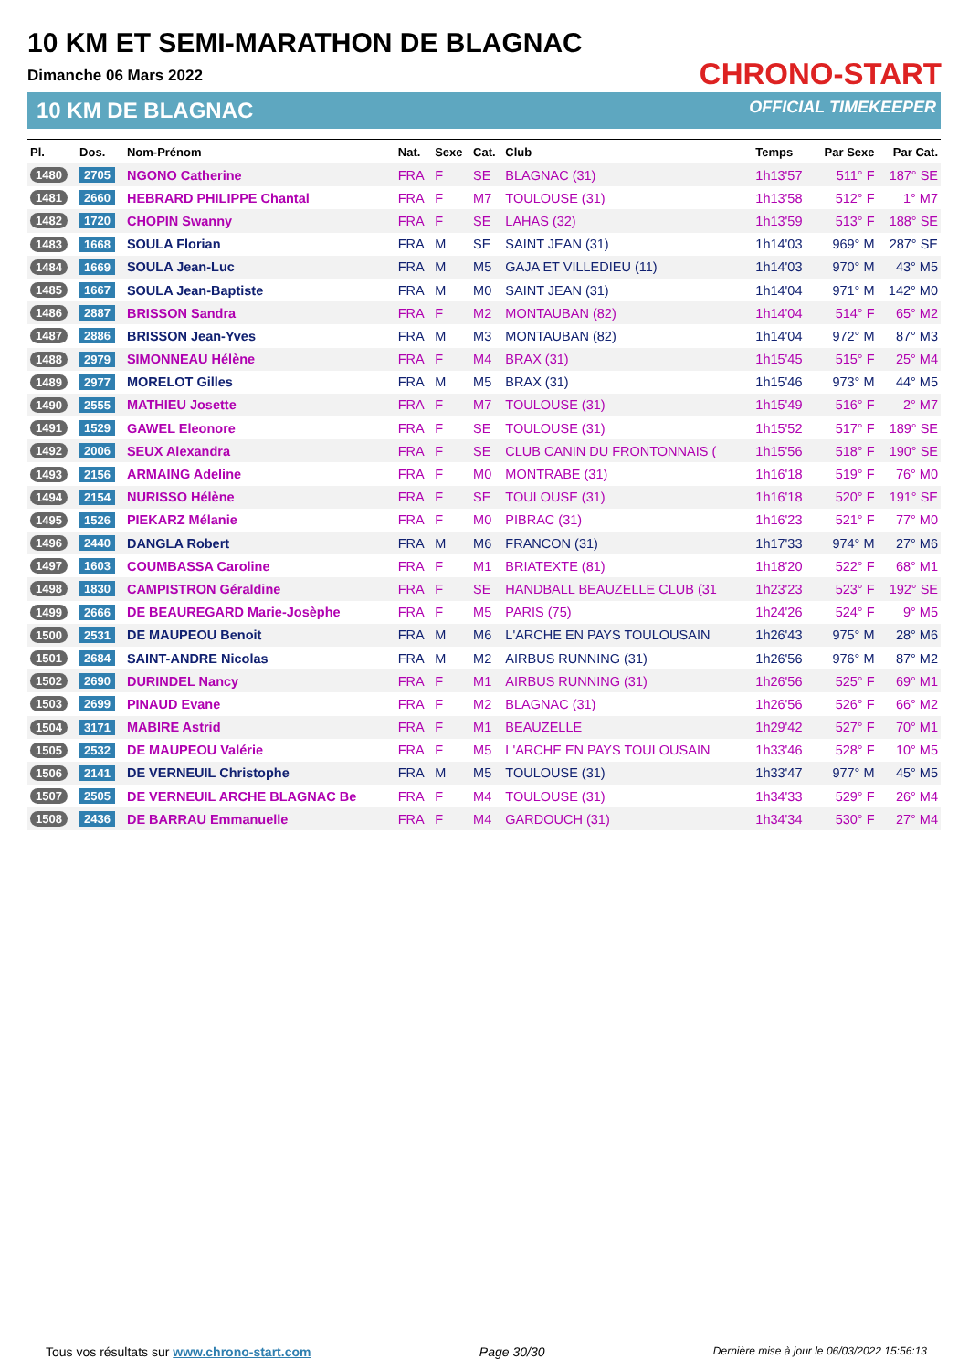10 KM ET SEMI-MARATHON DE BLAGNAC
Dimanche 06 Mars 2022
10 KM DE BLAGNAC
CHRONO-START
OFFICIAL TIMEKEEPER
| Pl. | Dos. | Nom-Prénom | Nat. | Sexe | Cat. | Club | Temps | Par Sexe | Par Cat. |
| --- | --- | --- | --- | --- | --- | --- | --- | --- | --- |
| 1480 | 2705 | NGONO Catherine | FRA | F | SE | BLAGNAC (31) | 1h13'57 | 511° F | 187° SE |
| 1481 | 2660 | HEBRARD PHILIPPE Chantal | FRA | F | M7 | TOULOUSE (31) | 1h13'58 | 512° F | 1° M7 |
| 1482 | 1720 | CHOPIN Swanny | FRA | F | SE | LAHAS (32) | 1h13'59 | 513° F | 188° SE |
| 1483 | 1668 | SOULA Florian | FRA | M | SE | SAINT JEAN (31) | 1h14'03 | 969° M | 287° SE |
| 1484 | 1669 | SOULA Jean-Luc | FRA | M | M5 | GAJA ET VILLEDIEU (11) | 1h14'03 | 970° M | 43° M5 |
| 1485 | 1667 | SOULA Jean-Baptiste | FRA | M | M0 | SAINT JEAN (31) | 1h14'04 | 971° M | 142° M0 |
| 1486 | 2887 | BRISSON Sandra | FRA | F | M2 | MONTAUBAN (82) | 1h14'04 | 514° F | 65° M2 |
| 1487 | 2886 | BRISSON Jean-Yves | FRA | M | M3 | MONTAUBAN (82) | 1h14'04 | 972° M | 87° M3 |
| 1488 | 2979 | SIMONNEAU Hélène | FRA | F | M4 | BRAX (31) | 1h15'45 | 515° F | 25° M4 |
| 1489 | 2977 | MORELOT Gilles | FRA | M | M5 | BRAX (31) | 1h15'46 | 973° M | 44° M5 |
| 1490 | 2555 | MATHIEU Josette | FRA | F | M7 | TOULOUSE (31) | 1h15'49 | 516° F | 2° M7 |
| 1491 | 1529 | GAWEL Eleonore | FRA | F | SE | TOULOUSE (31) | 1h15'52 | 517° F | 189° SE |
| 1492 | 2006 | SEUX Alexandra | FRA | F | SE | CLUB CANIN DU FRONTONNAIS ( | 1h15'56 | 518° F | 190° SE |
| 1493 | 2156 | ARMAING Adeline | FRA | F | M0 | MONTRABE (31) | 1h16'18 | 519° F | 76° M0 |
| 1494 | 2154 | NURISSO Hélène | FRA | F | SE | TOULOUSE (31) | 1h16'18 | 520° F | 191° SE |
| 1495 | 1526 | PIEKARZ Mélanie | FRA | F | M0 | PIBRAC (31) | 1h16'23 | 521° F | 77° M0 |
| 1496 | 2440 | DANGLA Robert | FRA | M | M6 | FRANCON (31) | 1h17'33 | 974° M | 27° M6 |
| 1497 | 1603 | COUMBASSA Caroline | FRA | F | M1 | BRIATEXTE (81) | 1h18'20 | 522° F | 68° M1 |
| 1498 | 1830 | CAMPISTRON Géraldine | FRA | F | SE | HANDBALL BEAUZELLE CLUB (31 | 1h23'23 | 523° F | 192° SE |
| 1499 | 2666 | DE BEAUREGARD Marie-Josèphe | FRA | F | M5 | PARIS (75) | 1h24'26 | 524° F | 9° M5 |
| 1500 | 2531 | DE MAUPEOU Benoit | FRA | M | M6 | L'ARCHE EN PAYS TOULOUSAIN | 1h26'43 | 975° M | 28° M6 |
| 1501 | 2684 | SAINT-ANDRE Nicolas | FRA | M | M2 | AIRBUS RUNNING (31) | 1h26'56 | 976° M | 87° M2 |
| 1502 | 2690 | DURINDEL Nancy | FRA | F | M1 | AIRBUS RUNNING (31) | 1h26'56 | 525° F | 69° M1 |
| 1503 | 2699 | PINAUD Evane | FRA | F | M2 | BLAGNAC (31) | 1h26'56 | 526° F | 66° M2 |
| 1504 | 3171 | MABIRE Astrid | FRA | F | M1 | BEAUZELLE | 1h29'42 | 527° F | 70° M1 |
| 1505 | 2532 | DE MAUPEOU Valérie | FRA | F | M5 | L'ARCHE EN PAYS TOULOUSAIN | 1h33'46 | 528° F | 10° M5 |
| 1506 | 2141 | DE VERNEUIL Christophe | FRA | M | M5 | TOULOUSE (31) | 1h33'47 | 977° M | 45° M5 |
| 1507 | 2505 | DE VERNEUIL ARCHE BLAGNAC Be | FRA | F | M4 | TOULOUSE (31) | 1h34'33 | 529° F | 26° M4 |
| 1508 | 2436 | DE BARRAU Emmanuelle | FRA | F | M4 | GARDOUCH (31) | 1h34'34 | 530° F | 27° M4 |
Tous vos résultats sur www.chrono-start.com Page 30/30 Dernière mise à jour le 06/03/2022 15:56:13